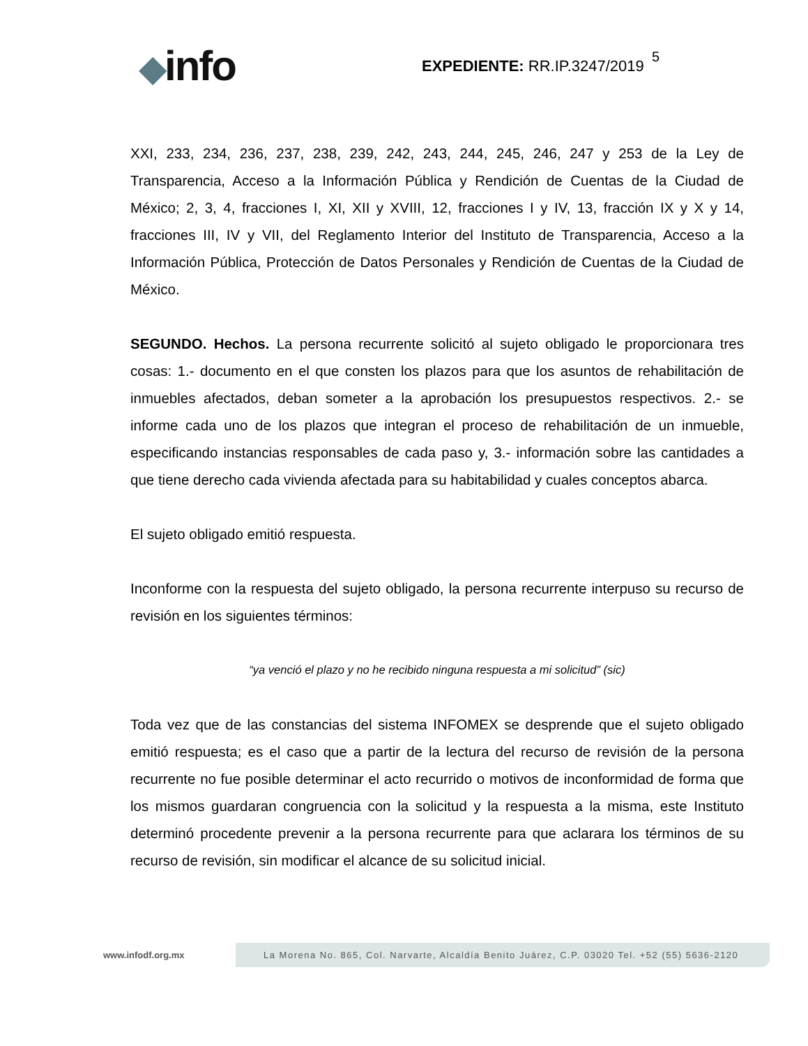◆info
EXPEDIENTE: RR.IP.3247/2019
5
XXI, 233, 234, 236, 237, 238, 239, 242, 243, 244, 245, 246, 247 y 253 de la Ley de Transparencia, Acceso a la Información Pública y Rendición de Cuentas de la Ciudad de México; 2, 3, 4, fracciones I, XI, XII y XVIII, 12, fracciones I y IV, 13, fracción IX y X y 14, fracciones III, IV y VII, del Reglamento Interior del Instituto de Transparencia, Acceso a la Información Pública, Protección de Datos Personales y Rendición de Cuentas de la Ciudad de México.
SEGUNDO. Hechos. La persona recurrente solicitó al sujeto obligado le proporcionara tres cosas: 1.- documento en el que consten los plazos para que los asuntos de rehabilitación de inmuebles afectados, deban someter a la aprobación los presupuestos respectivos. 2.- se informe cada uno de los plazos que integran el proceso de rehabilitación de un inmueble, especificando instancias responsables de cada paso y, 3.- información sobre las cantidades a que tiene derecho cada vivienda afectada para su habitabilidad y cuales conceptos abarca.
El sujeto obligado emitió respuesta.
Inconforme con la respuesta del sujeto obligado, la persona recurrente interpuso su recurso de revisión en los siguientes términos:
“ya venció el plazo y no he recibido ninguna respuesta a mi solicitud” (sic)
Toda vez que de las constancias del sistema INFOMEX se desprende que el sujeto obligado emitió respuesta; es el caso que a partir de la lectura del recurso de revisión de la persona recurrente no fue posible determinar el acto recurrido o motivos de inconformidad de forma que los mismos guardaran congruencia con la solicitud y la respuesta a la misma, este Instituto determinó procedente prevenir a la persona recurrente para que aclarara los términos de su recurso de revisión, sin modificar el alcance de su solicitud inicial.
www.infodf.org.mx
La Morena No. 865, Col. Narvarte, Alcaldía Benito Juárez, C.P. 03020 Tel. +52 (55) 5636-2120